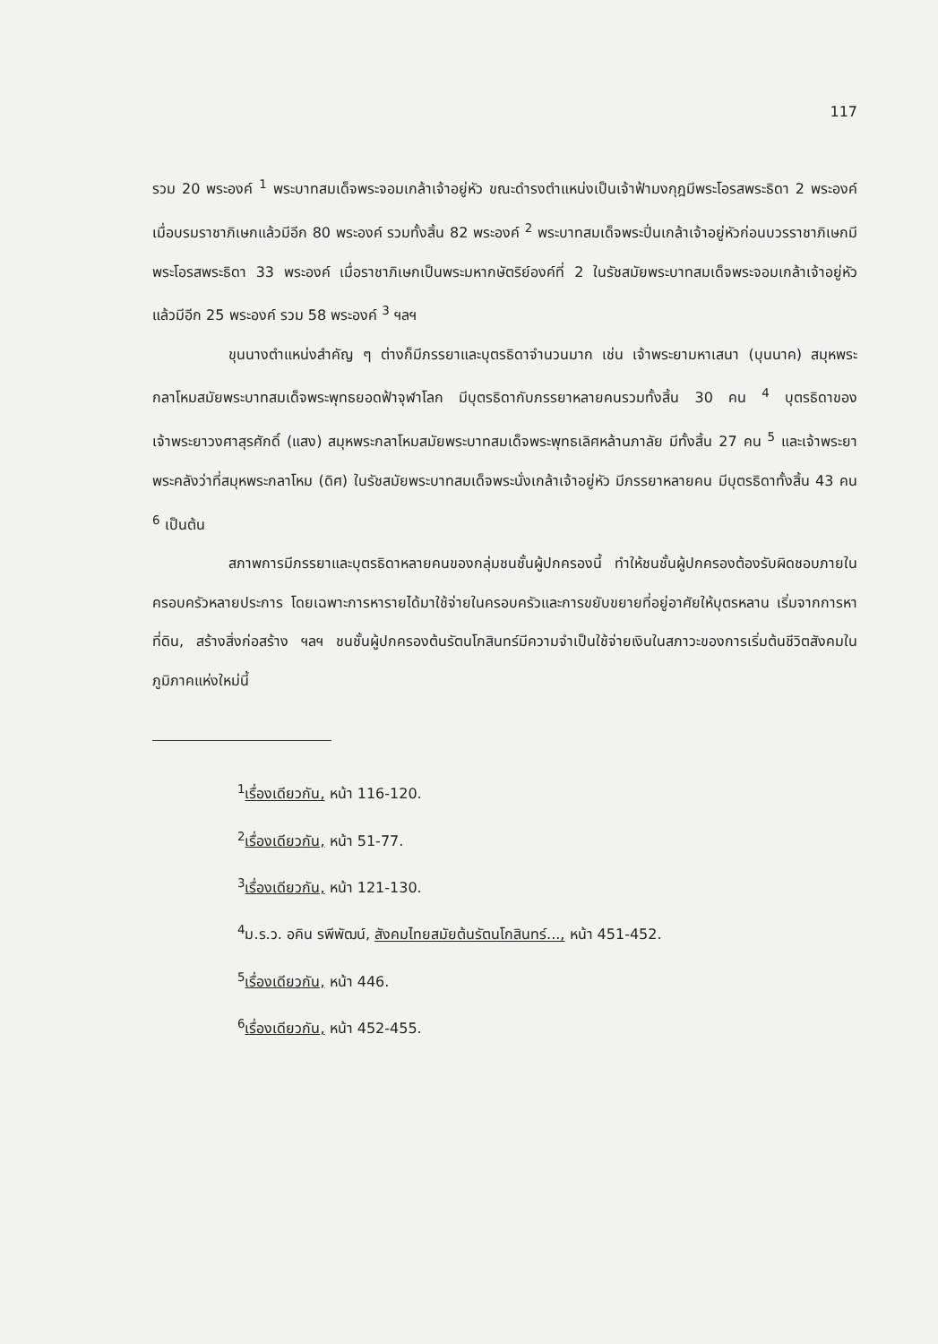117
รวม 20 พระองค์ <sup>1</sup> พระบาทสมเด็จพระจอมเกล้าเจ้าอยู่หัว ขณะดำรงตำแหน่งเป็นเจ้าฟ้ามงกุฎมีพระโอรสพระธิดา 2 พระองค์ เมื่อบรมราชาภิเษกแล้วมีอีก 80 พระองค์ รวมทั้งสิ้น 82 พระองค์ <sup>2</sup> พระบาทสมเด็จพระปิ่นเกล้าเจ้าอยู่หัวก่อนบวรราชาภิเษกมีพระโอรสพระธิดา 33 พระองค์ เมื่อราชาภิเษกเป็นพระมหากษัตริย์องค์ที่ 2 ในรัชสมัยพระบาทสมเด็จพระจอมเกล้าเจ้าอยู่หัว แล้วมีอีก 25 พระองค์ รวม 58 พระองค์ <sup>3</sup> ฯลฯ
ขุนนางตำแหน่งสำคัญ ๆ ต่างก็มีภรรยาและบุตรธิดาจำนวนมาก เช่น เจ้าพระยามหาเสนา (บุนนาค) สมุหพระกลาโหมสมัยพระบาทสมเด็จพระพุทธยอดฟ้าจุฬาโลก มีบุตรธิดากับภรรยาหลายคนรวมทั้งสิ้น 30 คน <sup>4</sup> บุตรธิดาของเจ้าพระยาวงศาสุรศักดิ์ (แสง) สมุหพระกลาโหมสมัยพระบาทสมเด็จพระพุทธเลิศหล้านภาลัย มีทั้งสิ้น 27 คน <sup>5</sup> และเจ้าพระยาพระคลังว่าที่สมุหพระกลาโหม (ดิศ) ในรัชสมัยพระบาทสมเด็จพระนั่งเกล้าเจ้าอยู่หัว มีภรรยาหลายคน มีบุตรธิดาทั้งสิ้น 43 คน <sup>6</sup> เป็นต้น
สภาพการมีภรรยาและบุตรธิดาหลายคนของกลุ่มชนชั้นผู้ปกครองนี้ ทำให้ชนชั้นผู้ปกครองต้องรับผิดชอบภายในครอบครัวหลายประการ โดยเฉพาะการหารายได้มาใช้จ่ายในครอบครัวและการขยับขยายที่อยู่อาศัยให้บุตรหลาน เริ่มจากการหาที่ดิน, สร้างสิ่งก่อสร้าง ฯลฯ ชนชั้นผู้ปกครองต้นรัตนโกสินทร์มีความจำเป็นใช้จ่ายเงินในสภาวะของการเริ่มต้นชีวิตสังคมในภูมิภาคแห่งใหม่นี้
<sup>1</sup> เรื่องเดียวกัน, หน้า 116-120.
<sup>2</sup> เรื่องเดียวกัน, หน้า 51-77.
<sup>3</sup> เรื่องเดียวกัน, หน้า 121-130.
<sup>4</sup> ม.ร.ว. อคิน รพีพัฒน์, สังคมไทยสมัยต้นรัตนโกสินทร์..., หน้า 451-452.
<sup>5</sup> เรื่องเดียวกัน, หน้า 446.
<sup>6</sup> เรื่องเดียวกัน, หน้า 452-455.